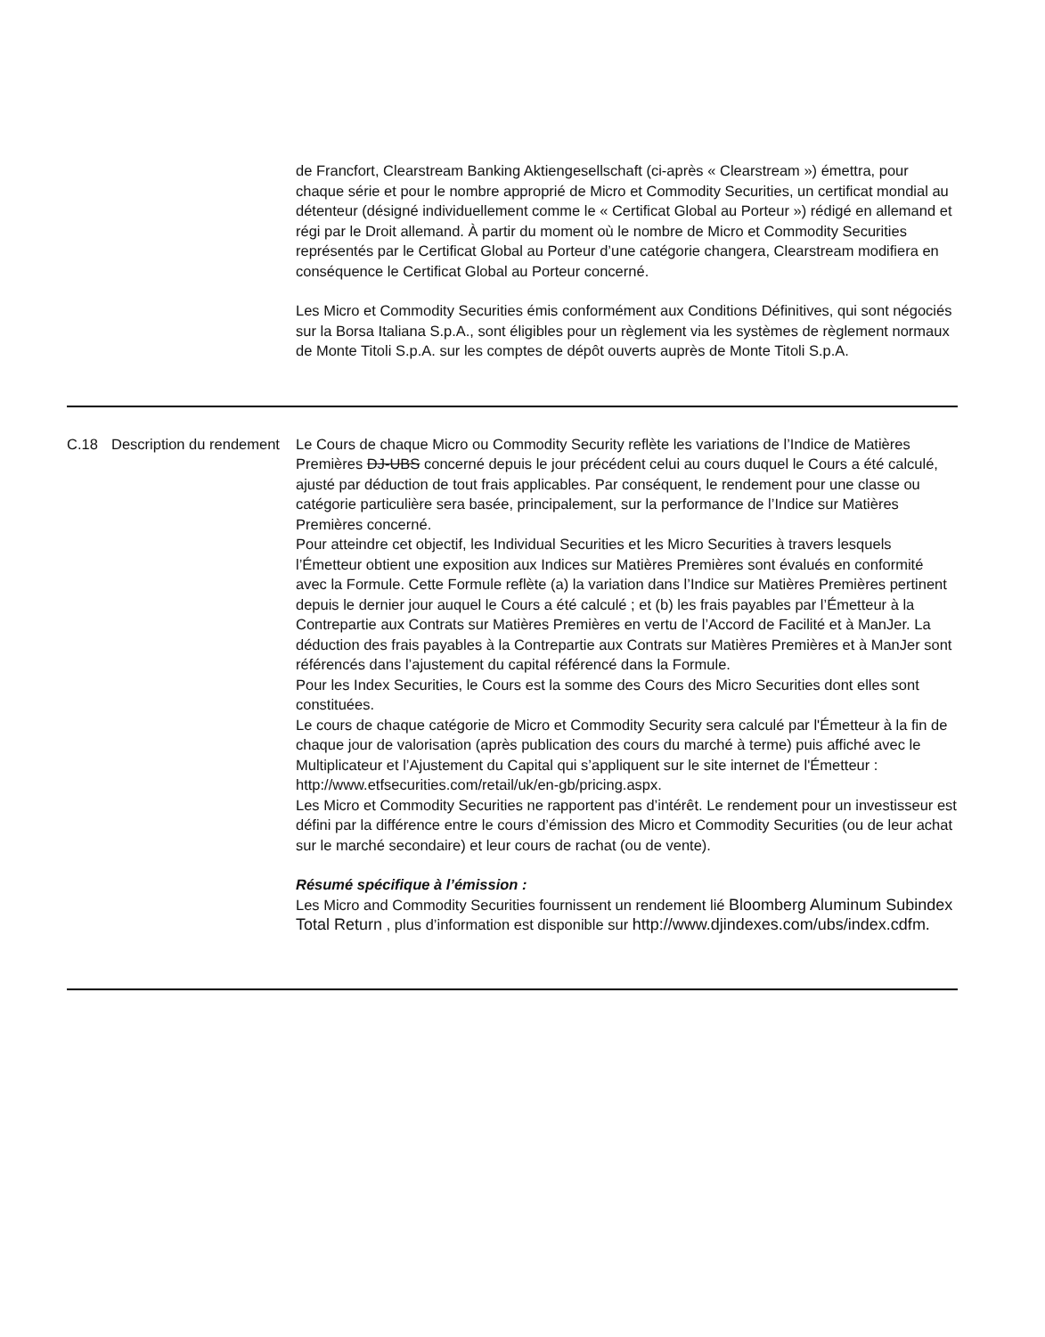| | | de Francfort, Clearstream Banking Aktiengesellschaft (ci-après « Clearstream ») émettra, pour chaque série et pour le nombre approprié de Micro et Commodity Securities, un certificat mondial au détenteur (désigné individuellement comme le « Certificat Global au Porteur ») rédigé en allemand et régi par le Droit allemand. À partir du moment où le nombre de Micro et Commodity Securities représentés par le Certificat Global au Porteur d’une catégorie changera, Clearstream modifiera en conséquence le Certificat Global au Porteur concerné. Les Micro et Commodity Securities émis conformément aux Conditions Définitives, qui sont négociés sur la Borsa Italiana S.p.A., sont éligibles pour un règlement via les systèmes de règlement normaux de Monte Titoli S.p.A. sur les comptes de dépôt ouverts auprès de Monte Titoli S.p.A. |
| C.18 | Description du rendement | Le Cours de chaque Micro ou Commodity Security reflète les variations de l’Indice de Matières Premières DJ-UBS concerné depuis le jour précédent celui au cours duquel le Cours a été calculé, ajusté par déduction de tout frais applicables. Par conséquent, le rendement pour une classe ou catégorie particulière sera basée, principalement, sur la performance de l’Indice sur Matières Premières concerné. Pour atteindre cet objectif, les Individual Securities et les Micro Securities à travers lesquels l’Émetteur obtient une exposition aux Indices sur Matières Premières sont évalués en conformité avec la Formule. Cette Formule reflète (a) la variation dans l’Indice sur Matières Premières pertinent depuis le dernier jour auquel le Cours a été calculé ; et (b) les frais payables par l’Émetteur à la Contrepartie aux Contrats sur Matières Premières en vertu de l’Accord de Facilité et à ManJer. La déduction des frais payables à la Contrepartie aux Contrats sur Matières Premières et à ManJer sont référencés dans l’ajustement du capital référencé dans la Formule. Pour les Index Securities, le Cours est la somme des Cours des Micro Securities dont elles sont constituées. Le cours de chaque catégorie de Micro et Commodity Security sera calculé par l'Émetteur à la fin de chaque jour de valorisation (après publication des cours du marché à terme) puis affiché avec le Multiplicateur et l’Ajustement du Capital qui s’appliquent sur le site internet de l'Émetteur : http://www.etfsecurities.com/retail/uk/en-gb/pricing.aspx. Les Micro et Commodity Securities ne rapportent pas d’intérêt. Le rendement pour un investisseur est défini par la différence entre le cours d’émission des Micro et Commodity Securities (ou de leur achat sur le marché secondaire) et leur cours de rachat (ou de vente). Résumé spécifique à l’émission : Les Micro and Commodity Securities fournissent un rendement lié Bloomberg Aluminum Subindex Total Return , plus d’information est disponible sur http://www.djindexes.com/ubs/index.cdfm. |